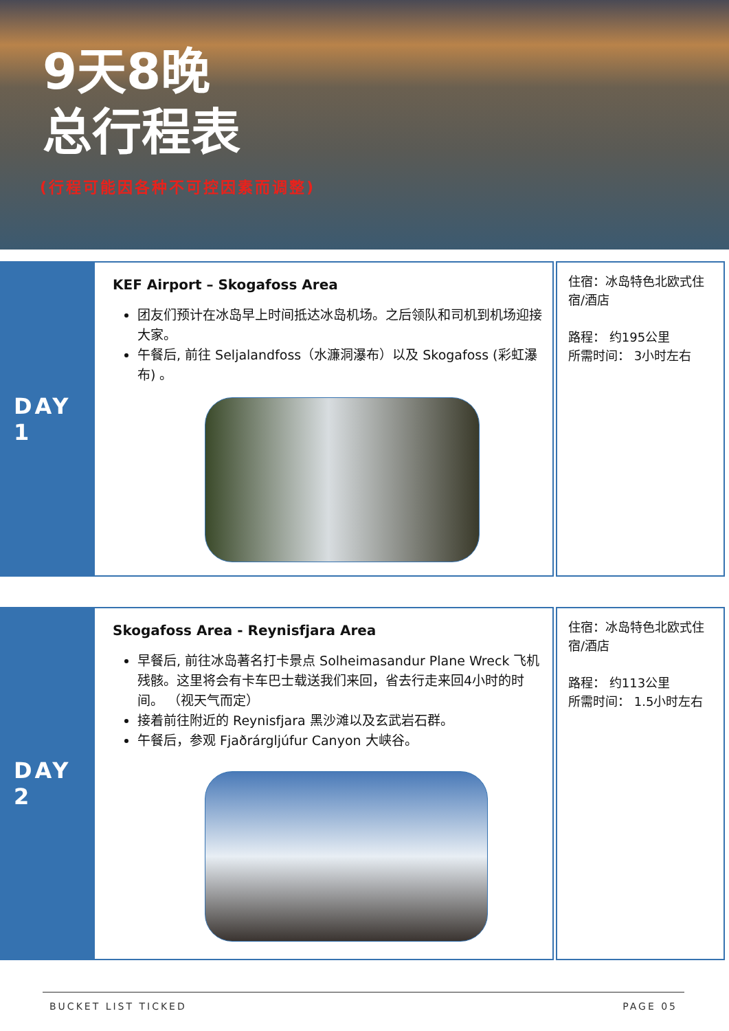9天8晚
总行程表
(行程可能因各种不可控因素而调整)
DAY 1
KEF Airport – Skogafoss Area
团友们预计在冰岛早上时间抵达冰岛机场。之后领队和司机到机场迎接大家。
午餐后, 前往 Seljalandfoss（水濂洞瀑布）以及 Skogafoss (彩虹瀑布) 。
住宿：冰岛特色北欧式住宿/酒店
路程： 约195公里
所需时间： 3小时左右
DAY 2
Skogafoss Area - Reynisfjara Area
早餐后, 前往冰岛著名打卡景点 Solheimasandur Plane Wreck 飞机残骸。这里将会有卡车巴士载送我们来回，省去行走来回4小时的时间。 （视天气而定）
接着前往附近的 Reynisfjara 黑沙滩以及玄武岩石群。
午餐后，参观 Fjaðrárgljúfur Canyon 大峡谷。
住宿：冰岛特色北欧式住宿/酒店
路程： 约113公里
所需时间： 1.5小时左右
BUCKET LIST TICKED PAGE 05